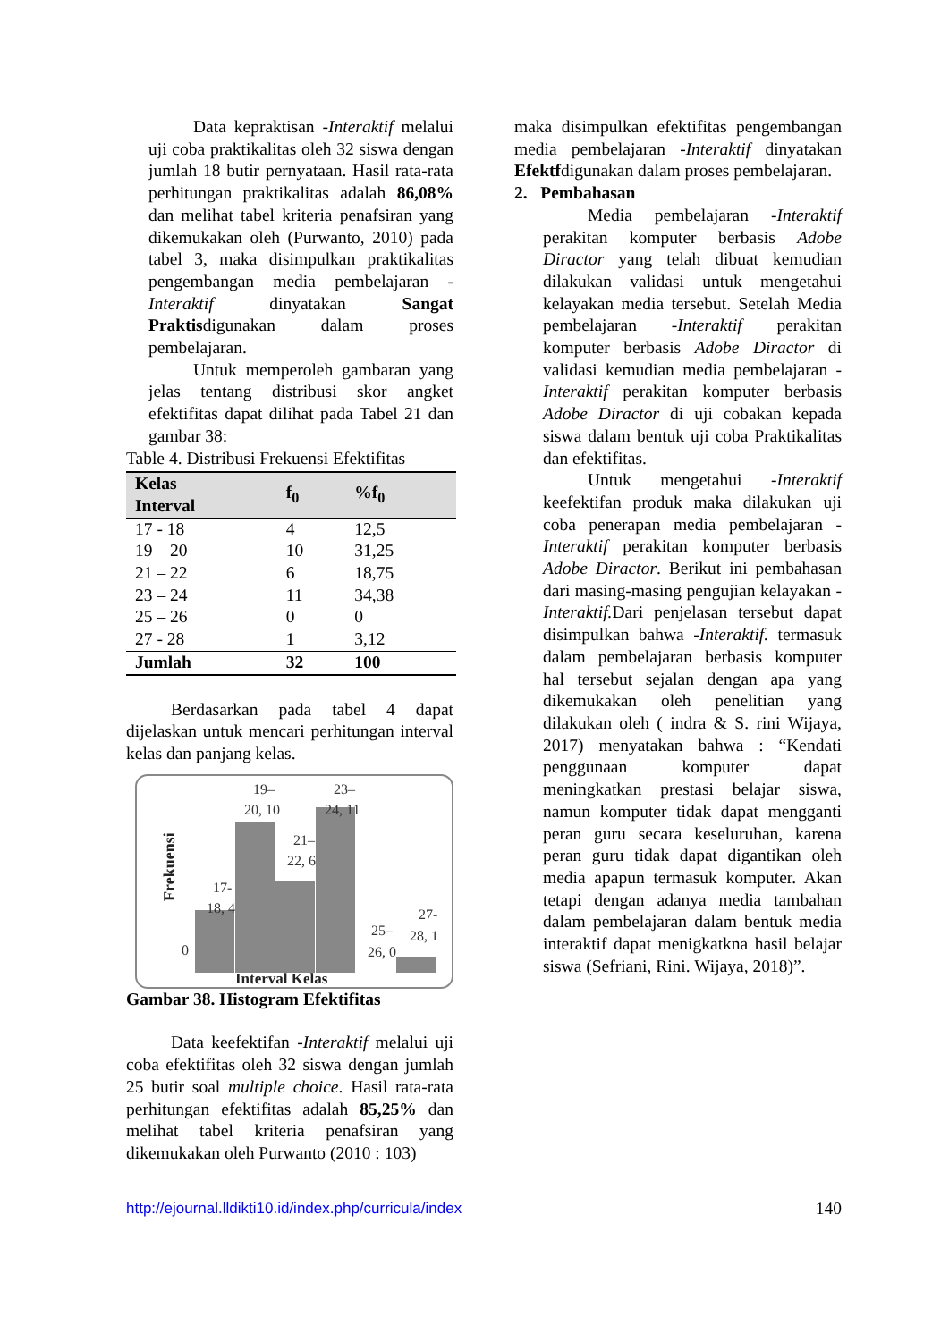Data kepraktisan -Interaktif melalui uji coba praktikalitas oleh 32 siswa dengan jumlah 18 butir pernyataan. Hasil rata-rata perhitungan praktikalitas adalah 86,08% dan melihat tabel kriteria penafsiran yang dikemukakan oleh (Purwanto, 2010) pada tabel 3, maka disimpulkan praktikalitas pengembangan media pembelajaran -Interaktif dinyatakan Sangat Praktisdigunakan dalam proses pembelajaran.
Untuk memperoleh gambaran yang jelas tentang distribusi skor angket efektifitas dapat dilihat pada Tabel 21 dan gambar 38:
Table 4. Distribusi Frekuensi Efektifitas
| Kelas Interval | f<sub>0</sub> | %f<sub>0</sub> |
| --- | --- | --- |
| 17 - 18 | 4 | 12,5 |
| 19 – 20 | 10 | 31,25 |
| 21 – 22 | 6 | 18,75 |
| 23 – 24 | 11 | 34,38 |
| 25 – 26 | 0 | 0 |
| 27 - 28 | 1 | 3,12 |
| Jumlah | 32 | 100 |
Berdasarkan pada tabel 4 dapat dijelaskan untuk mencari perhitungan interval kelas dan panjang kelas.
19–
20, 10
23–
24, 11
21–
22, 6
17-
18, 4
27-
28, 1
25–
26, 0
0
Frekuensi
Interval Kelas
Gambar 38. Histogram Efektifitas
Data keefektifan -Interaktif melalui uji coba efektifitas oleh 32 siswa dengan jumlah 25 butir soal multiple choice. Hasil rata-rata perhitungan efektifitas adalah 85,25% dan melihat tabel kriteria penafsiran yang dikemukakan oleh Purwanto (2010 : 103)
maka disimpulkan efektifitas pengembangan media pembelajaran -Interaktif dinyatakan Efektfdigunakan dalam proses pembelajaran.
2. Pembahasan
Media pembelajaran -Interaktif perakitan komputer berbasis Adobe Diractor yang telah dibuat kemudian dilakukan validasi untuk mengetahui kelayakan media tersebut. Setelah Media pembelajaran -Interaktif perakitan komputer berbasis Adobe Diractor di validasi kemudian media pembelajaran -Interaktif perakitan komputer berbasis Adobe Diractor di uji cobakan kepada siswa dalam bentuk uji coba Praktikalitas dan efektifitas.
Untuk mengetahui -Interaktif keefektifan produk maka dilakukan uji coba penerapan media pembelajaran -Interaktif perakitan komputer berbasis Adobe Diractor. Berikut ini pembahasan dari masing-masing pengujian kelayakan -Interaktif. Dari penjelasan tersebut dapat disimpulkan bahwa -Interaktif. termasuk dalam pembelajaran berbasis komputer hal tersebut sejalan dengan apa yang dikemukakan oleh penelitian yang dilakukan oleh ( indra & S. rini Wijaya, 2017) menyatakan bahwa : “Kendati penggunaan komputer dapat meningkatkan prestasi belajar siswa, namun komputer tidak dapat mengganti peran guru secara keseluruhan, karena peran guru tidak dapat digantikan oleh media apapun termasuk komputer. Akan tetapi dengan adanya media tambahan dalam pembelajaran dalam bentuk media interaktif dapat menigkatkna hasil belajar siswa (Sefriani, Rini. Wijaya, 2018)”.
http://ejournal.lldikti10.id/index.php/curricula/index 140